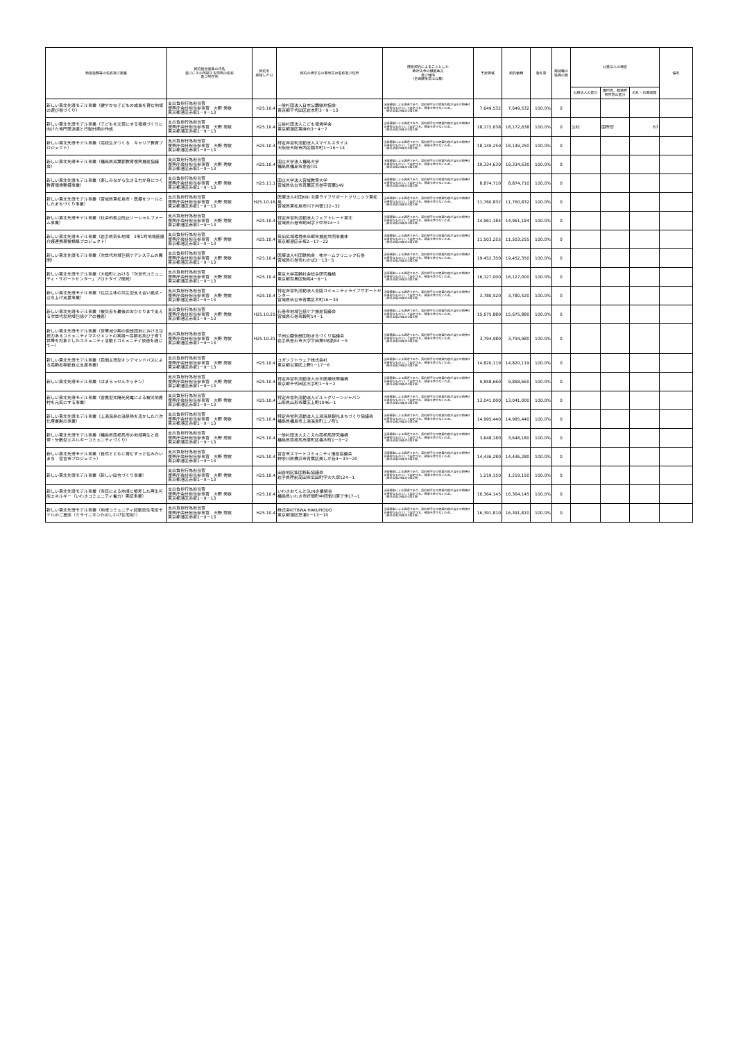| 物品役務等の名称及び数量 | 契約担当官等の氏名 並びにその所属する部局の名称 及び所在地 | 契約を 締結した日 | 契約の相手方の商号又は名称及び住所 | 随意契約によることとした 会計法令の根拠条文 及び理由 （企画競争又は公募） | 予定価格 | 契約金額 | 落札率 | 再就職の 役員の数 | 公益法人の場合 | | | 備考 |
| --- | --- | --- | --- | --- | --- | --- | --- | --- | --- | --- | --- | --- |
| | | | | | | | | | 公益法人の区分 | 国所管、都道府県所管の区分 | 応札・応募者数 | |
| 新しい東北先導モデル事業（健やかな子どもの成長を育む地域の遊び場づくり） | 支出負担行為担当官 復興庁会計担当参事官 大野 秀敏 東京都港区赤坂1－9－13 | H25.10.4 | 一般社団法人日本公園緑地協会 東京都千代田区岩本町3－9－13 | 企画競争による調達であり、契約相手方の提案内容が当庁の期待する優秀なものとして選定され、競争を許さないため。 （会計法第29条の3第4項） | 7,649,532 | 7,649,532 | 100.0% | 0 | | | | |
| 新しい東北先導モデル事業（子どもを元気にする環境づくりに向けた専門家派遣と行動計画の作成 | 支出負担行為担当官 復興庁会計担当参事官 大野 秀敏 東京都港区赤坂1－9－13 | H25.10.4 | 公益社団法人こども環境学会 東京都港区東麻布3－4－7 | 企画競争による調達であり、契約相手方の提案内容が当庁の期待する優秀なものとして選定され、競争を許さないため。 （会計法第29条の3第4項） | 18,172,638 | 18,172,638 | 100.0% | 0 | 公社 | 国所管 | 67 | |
| 新しい東北先導モデル事業（高校生がつくる キャリア教育プロジェクト） | 支出負担行為担当官 復興庁会計担当参事官 大野 秀敏 東京都港区赤坂1－9－13 | H25.10.4 | 特定非営利活動法人スマイルスタイル 大阪府大阪市西区靱本町1－16－14 | 企画競争による調達であり、契約相手方の提案内容が当庁の期待する優秀なものとして選定され、競争を許さないため。 （会計法第29条の3第4項） | 18,149,250 | 18,149,250 | 100.0% | 0 | | | | |
| 新しい東北先導モデル事業（福島県双葉郡教育復興推進協議会） | 支出負担行為担当官 復興庁会計担当参事官 大野 秀敏 東京都港区赤坂1－9－13 | H25.10.4 | 国立大学法人福島大学 福島県福島市金谷川1 | 企画競争による調達であり、契約相手方の提案内容が当庁の期待する優秀なものとして選定され、競争を許さないため。 （会計法第29条の3第4項） | 19,334,630 | 19,334,630 | 100.0% | 0 | | | | |
| 新しい東北先導モデル事業（楽しみながら生きる力が身につく教育環境整備事業） | 支出負担行為担当官 復興庁会計担当参事官 大野 秀敏 東京都港区赤坂1－9－13 | H25.11.1 | 国立大学法人宮城教育大学 宮城県仙台市青葉区荒巻字青葉149 | 企画競争による調達であり、契約相手方の提案内容が当庁の期待する優秀なものとして選定され、競争を許さないため。 （会計法第29条の3第4項） | 8,874,710 | 8,874,710 | 100.0% | 0 | | | | |
| 新しい東北先導モデル事業（宮城県東松島市・医療をツールとしたまちづくり事業） | 支出負担行為担当官 復興庁会計担当参事官 大野 秀敏 東京都港区赤坂1－9－13 | H25.10.16 | 医療法人社団KNI 北原ライフサポートクリニック東松島 宮城県東松島市川下内響132−32 | 企画競争による調達であり、契約相手方の提案内容が当庁の期待する優秀なものとして選定され、競争を許さないため。 （会計法第29条の3第4項） | 11,760,832 | 11,760,832 | 100.0% | 0 | | | | |
| 新しい東北先導モデル事業（社会的孤立防止ソーシャルファーム事業） | 支出負担行為担当官 復興庁会計担当参事官 大野 秀敏 東京都港区赤坂1－9－13 | H25.10.4 | 特定非営利活動法人フェアトレード東北 宮城県石巻市蛇田字下中埣14－1 | 企画競争による調達であり、契約相手方の提案内容が当庁の期待する優秀なものとして選定され、競争を許さないため。 （会計法第29条の3第4項） | 14,961,184 | 14,961,184 | 100.0% | 0 | | | | |
| 新しい東北先導モデル事業（岩手県気仙地域 2市1町地域医療介護連携基盤構築プロジェクト） | 支出負担行為担当官 復興庁会計担当参事官 大野 秀敏 東京都港区赤坂1－9－13 | H25.10.4 | 気仙広域環境未来都市推進共同事業体 東京都港区赤坂2－17－22 | 企画競争による調達であり、契約相手方の提案内容が当庁の期待する優秀なものとして選定され、競争を許さないため。 （会計法第29条の3第4項） | 11,503,255 | 11,503,255 | 100.0% | 0 | | | | |
| 新しい東北先導モデル事業（次世代地域包括ケアシステムの展開） | 支出負担行為担当官 復興庁会計担当参事官 大野 秀敏 東京都港区赤坂1－9－13 | H25.10.4 | 医療法人社団鉄祐会 祐ホームクリニック石巻 宮城県石巻市わかば2－13－5 | 企画競争による調達であり、契約相手方の提案内容が当庁の期待する優秀なものとして選定され、競争を許さないため。 （会計法第29条の3第4項） | 19,452,350 | 19,452,350 | 100.0% | 0 | | | | |
| 新しい東北先導モデル事業（大槌町における「次世代コミュニティ・サポートセンター」プロトタイプ開発） | 支出負担行為担当官 復興庁会計担当参事官 大野 秀敏 東京都港区赤坂1－9－13 | H25.10.4 | 東京大学高齢社会総合研究機構 東京都目黒区駒場4－6－1 | 企画競争による調達であり、契約相手方の提案内容が当庁の期待する優秀なものとして選定され、競争を許さないため。 （会計法第29条の3第4項） | 16,127,000 | 16,127,000 | 100.0% | 0 | | | | |
| 新しい東北先導モデル事業（住民主体の共生型支え合い拠点・立ち上げ支援事業） | 支出負担行為担当官 復興庁会計担当参事官 大野 秀敏 東京都港区赤坂1－9－13 | H25.10.4 | 特定非営利活動法人全国コミュニティライフサポートセンター 宮城県仙台市青葉区木町16－30 | 企画競争による調達であり、契約相手方の提案内容が当庁の期待する優秀なものとして選定され、競争を許さないため。 （会計法第29条の3第4項） | 3,780,520 | 3,780,520 | 100.0% | 0 | | | | |
| 新しい東北先導モデル事業（被災者を最後のおひとりまで支える次世代型地域包括ケアの推進） | 支出負担行為担当官 復興庁会計担当参事官 大野 秀敏 東京都港区赤坂1－9－13 | H25.10.25 | 石巻市地域包括ケア推進協議会 宮城県石巻市穀町14－1 | 企画競争による調達であり、契約相手方の提案内容が当庁の期待する優秀なものとして選定され、競争を許さないため。 （会計法第29条の3第4項） | 15,675,880 | 15,675,880 | 100.0% | 0 | | | | |
| 新しい東北先導モデル事業（世帯減少期の仮設団地における包摂力あるコミュニティマネジメントの実践～高齢者及び子育て世帯を対象としたコミュニティ活動とコミュニティ放送を通じて～） | 支出負担行為担当官 復興庁会計担当参事官 大野 秀敏 東京都港区赤坂1－9－13 | H25.10.31 | 平田公園仮設団地まちづくり協議会 岩手県釜石市大字平田第5地割84 －5 | 企画競争による調達であり、契約相手方の提案内容が当庁の期待する優秀なものとして選定され、競争を許さないため。 （会計法第29条の3第4項） | 3,794,980 | 3,794,980 | 100.0% | 0 | | | | |
| 新しい東北先導モデル事業（民間主導型オンデマンドバスによる高齢者移動自立支援事業） | 支出負担行為担当官 復興庁会計担当参事官 大野 秀敏 東京都港区赤坂1－9－13 | H25.10.4 | コガソフトウェア株式会社 東京都台東区上野1－17－6 | 企画競争による調達であり、契約相手方の提案内容が当庁の期待する優秀なものとして選定され、競争を許さないため。 （会計法第29条の3第4項） | 14,820,119 | 14,820,119 | 100.0% | 0 | | | | |
| 新しい東北先導モデル事業（はまらっせんキッチン） | 支出負担行為担当官 復興庁会計担当参事官 大野 秀敏 東京都港区赤坂1－9－13 | H25.10.4 | 特定非営利活動法人日本医療政策機構 東京都千代田区大手町1－9－2 | 企画競争による調達であり、契約相手方の提案内容が当庁の期待する優秀なものとして選定され、競争を許さないため。 （会計法第29条の3第4項） | 9,858,660 | 9,858,660 | 100.0% | 0 | | | | |
| 新しい東北先導モデル事業（営農型太陽光発電による被災地農村を元気にする事業） | 支出負担行為担当官 復興庁会計担当参事官 大野 秀敏 東京都港区赤坂1－9－13 | H25.10.4 | 特定非営利活動法人ビルトグリーンジャパン 山形県山形市蔵王上野1046−1 | 企画競争による調達であり、契約相手方の提案内容が当庁の期待する優秀なものとして選定され、競争を許さないため。 （会計法第29条の3第4項） | 13,041,000 | 13,041,000 | 100.0% | 0 | | | | |
| 新しい東北先導モデル事業（土湯温泉の温泉熱を活かした六次化産業創出事業） | 支出負担行為担当官 復興庁会計担当参事官 大野 秀敏 東京都港区赤坂1－9－13 | H25.10.4 | 特定非営利活動法人土湯温泉観光まちづくり協議会 福島県福島市土湯温泉町上ノ町1 | 企画競争による調達であり、契約相手方の提案内容が当庁の期待する優秀なものとして選定され、競争を許さないため。 （会計法第29条の3第4項） | 14,995,440 | 14,995,440 | 100.0% | 0 | | | | |
| 新しい東北先導モデル事業（福島県南相馬市の地域再生と自律・分散型エネルギーコミュニティづくり） | 支出負担行為担当官 復興庁会計担当参事官 大野 秀敏 東京都港区赤坂1－9－13 | H25.10.4 | 一般社団法人えこえね南相馬研究機構 福島県南相馬市原町区橋本町1－3－2 | 企画競争による調達であり、契約相手方の提案内容が当庁の期待する優秀なものとして選定され、競争を許さないため。 （会計法第29条の3第4項） | 3,648,180 | 3,648,180 | 100.0% | 0 | | | | |
| 新しい東北先導モデル事業（自然とともに育むずっと住みたいまち 宮古市プロジェクト） | 支出負担行為担当官 復興庁会計担当参事官 大野 秀敏 東京都港区赤坂1－9－13 | H25.10.4 | 宮古市スマートコミュニティ推進協議会 神奈川県横浜市青葉区美しが丘4－34－20 | 企画競争による調達であり、契約相手方の提案内容が当庁の期待する優秀なものとして選定され、競争を許さないため。 （会計法第29条の3第4項） | 14,436,280 | 14,436,280 | 100.0% | 0 | | | | |
| 新しい東北先導モデル事業（新しい田舎づくり事業） | 支出負担行為担当官 復興庁会計担当参事官 大野 秀敏 東京都港区赤坂1－9－13 | H25.10.4 | 田谷地区集団移転協議会 岩手県陸前高田市広田町字大久保124－1 | 企画競争による調達であり、契約相手方の提案内容が当庁の期待する優秀なものとして選定され、競争を許さないため。 （会計法第29条の3第4項） | 1,219,150 | 1,219,150 | 100.0% | 0 | | | | |
| 新しい東北先導モデル事業（市民による地域に根差した再生可能エネルギー（いわきコミュニティ電力）実証事業） | 支出負担行為担当官 復興庁会計担当参事官 大野 秀敏 東京都港区赤坂1－9－13 | H25.10.4 | いわきおてんとSUN企業組合 福島県いわき市好間町中好間川原子作17−1 | 企画競争による調達であり、契約相手方の提案内容が当庁の期待する優秀なものとして選定され、競争を許さないため。 （会計法第29条の3第4項） | 16,364,145 | 16,364,145 | 100.0% | 0 | | | | |
| 新しい東北先導モデル事業（地域コミュニティ起動型住宅街モデルのご提案（ミライニホンたのしわけ住宅街）） | 支出負担行為担当官 復興庁会計担当参事官 大野 秀敏 東京都港区赤坂1－9－13 | H25.10.4 | 株式会社TBWA HAKUHODO 東京都港区芝浦1－13－10 | 企画競争による調達であり、契約相手方の提案内容が当庁の期待する優秀なものとして選定され、競争を許さないため。 （会計法第29条の3第4項） | 16,391,810 | 16,391,810 | 100.0% | 0 | | | | |